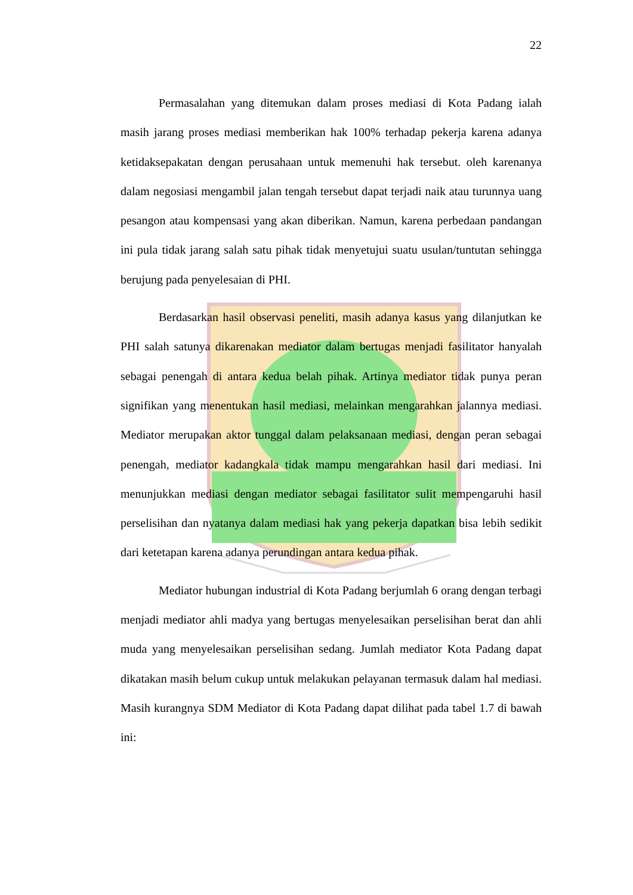22
Permasalahan yang ditemukan dalam proses mediasi di Kota Padang ialah masih jarang proses mediasi memberikan hak 100% terhadap pekerja karena adanya ketidaksepakatan dengan perusahaan untuk memenuhi hak tersebut. oleh karenanya dalam negosiasi mengambil jalan tengah tersebut dapat terjadi naik atau turunnya uang pesangon atau kompensasi yang akan diberikan. Namun, karena perbedaan pandangan ini pula tidak jarang salah satu pihak tidak menyetujui suatu usulan/tuntutan sehingga berujung pada penyelesaian di PHI.
Berdasarkan hasil observasi peneliti, masih adanya kasus yang dilanjutkan ke PHI salah satunya dikarenakan mediator dalam bertugas menjadi fasilitator hanyalah sebagai penengah di antara kedua belah pihak. Artinya mediator tidak punya peran signifikan yang menentukan hasil mediasi, melainkan mengarahkan jalannya mediasi. Mediator merupakan aktor tunggal dalam pelaksanaan mediasi, dengan peran sebagai penengah, mediator kadangkala tidak mampu mengarahkan hasil dari mediasi. Ini menunjukkan mediasi dengan mediator sebagai fasilitator sulit mempengaruhi hasil perselisihan dan nyatanya dalam mediasi hak yang pekerja dapatkan bisa lebih sedikit dari ketetapan karena adanya perundingan antara kedua pihak.
Mediator hubungan industrial di Kota Padang berjumlah 6 orang dengan terbagi menjadi mediator ahli madya yang bertugas menyelesaikan perselisihan berat dan ahli muda yang menyelesaikan perselisihan sedang. Jumlah mediator Kota Padang dapat dikatakan masih belum cukup untuk melakukan pelayanan termasuk dalam hal mediasi. Masih kurangnya SDM Mediator di Kota Padang dapat dilihat pada tabel 1.7 di bawah ini: